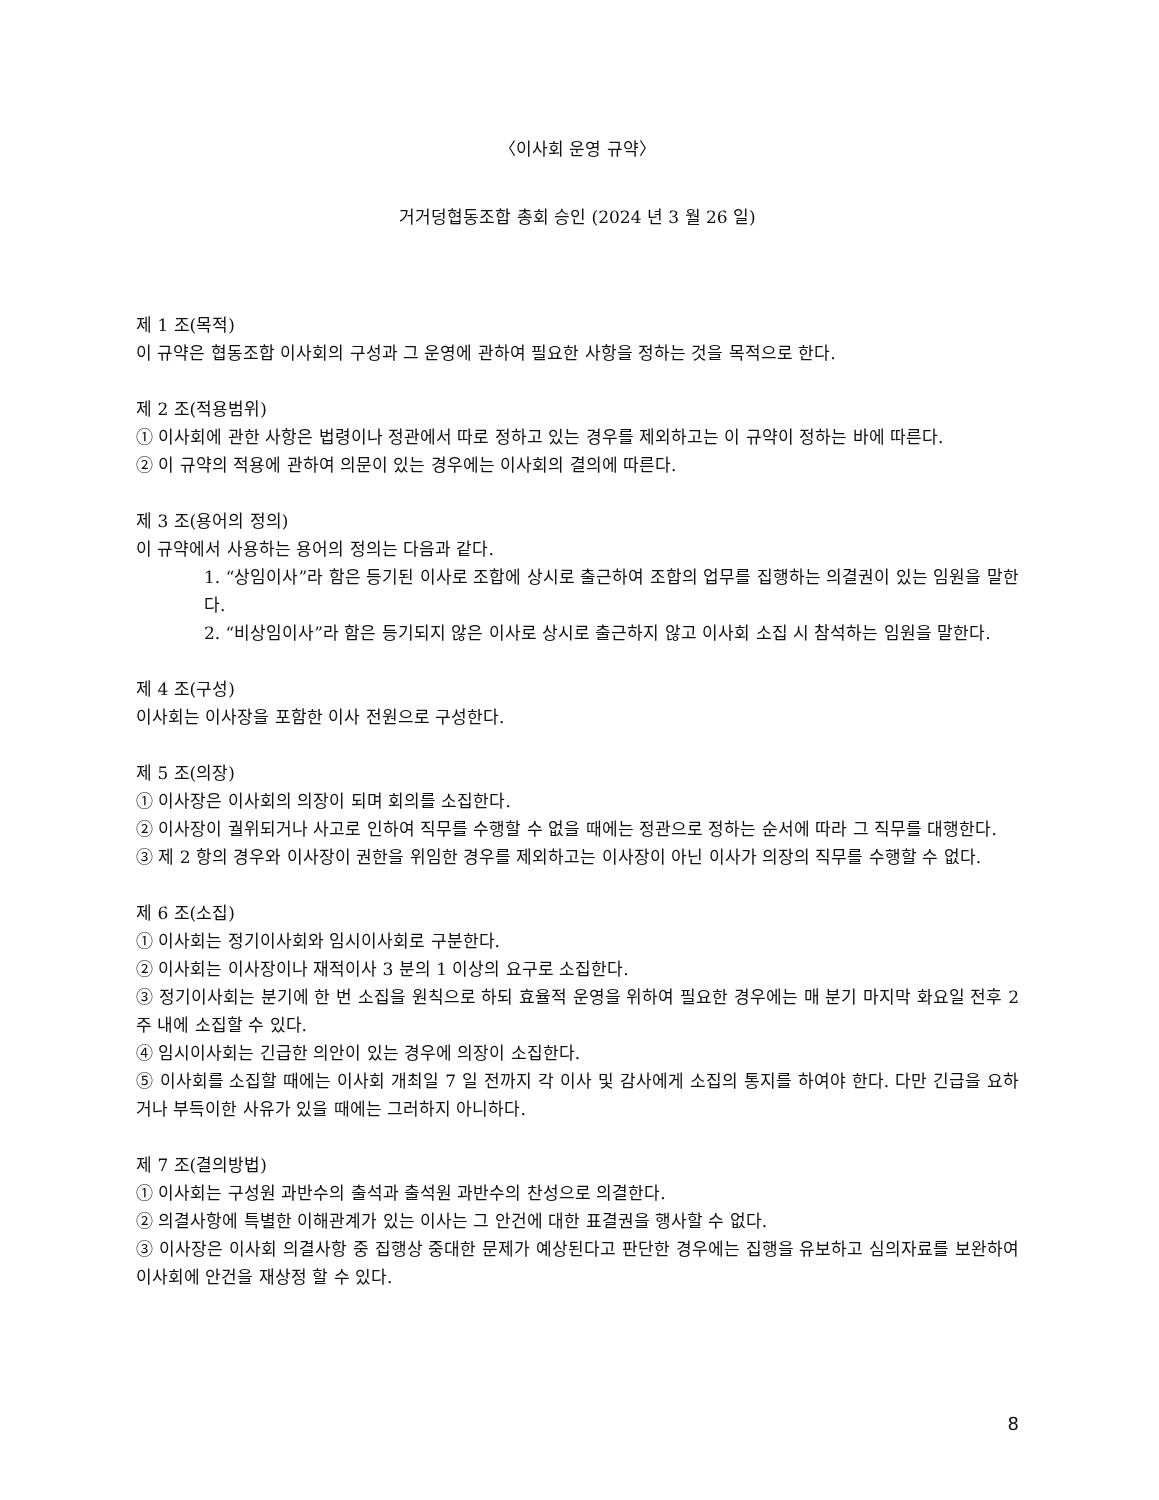〈이사회 운영 규약〉
거거덩협동조합 총회 승인 (2024 년 3 월 26 일)
제 1 조(목적)
이 규약은 협동조합 이사회의 구성과 그 운영에 관하여 필요한 사항을 정하는 것을 목적으로 한다.
제 2 조(적용범위)
① 이사회에 관한 사항은 법령이나 정관에서 따로 정하고 있는 경우를 제외하고는 이 규약이 정하는 바에 따른다.
② 이 규약의 적용에 관하여 의문이 있는 경우에는 이사회의 결의에 따른다.
제 3 조(용어의 정의)
이 규약에서 사용하는 용어의 정의는 다음과 같다.
1. “상임이사”라 함은 등기된 이사로 조합에 상시로 출근하여 조합의 업무를 집행하는 의결권이 있는 임원을 말한다.
2. “비상임이사”라 함은 등기되지 않은 이사로 상시로 출근하지 않고 이사회 소집 시 참석하는 임원을 말한다.
제 4 조(구성)
이사회는 이사장을 포함한 이사 전원으로 구성한다.
제 5 조(의장)
① 이사장은 이사회의 의장이 되며 회의를 소집한다.
② 이사장이 궐위되거나 사고로 인하여 직무를 수행할 수 없을 때에는 정관으로 정하는 순서에 따라 그 직무를 대행한다.
③ 제 2 항의 경우와 이사장이 권한을 위임한 경우를 제외하고는 이사장이 아닌 이사가 의장의 직무를 수행할 수 없다.
제 6 조(소집)
① 이사회는 정기이사회와 임시이사회로 구분한다.
② 이사회는 이사장이나 재적이사 3 분의 1 이상의 요구로 소집한다.
③ 정기이사회는 분기에 한 번 소집을 원칙으로 하되 효율적 운영을 위하여 필요한 경우에는 매 분기 마지막 화요일 전후 2 주 내에 소집할 수 있다.
④ 임시이사회는 긴급한 의안이 있는 경우에 의장이 소집한다.
⑤ 이사회를 소집할 때에는 이사회 개최일 7 일 전까지 각 이사 및 감사에게 소집의 통지를 하여야 한다. 다만 긴급을 요하거나 부득이한 사유가 있을 때에는 그러하지 아니하다.
제 7 조(결의방법)
① 이사회는 구성원 과반수의 출석과 출석원 과반수의 찬성으로 의결한다.
② 의결사항에 특별한 이해관계가 있는 이사는 그 안건에 대한 표결권을 행사할 수 없다.
③ 이사장은 이사회 의결사항 중 집행상 중대한 문제가 예상된다고 판단한 경우에는 집행을 유보하고 심의자료를 보완하여 이사회에 안건을 재상정 할 수 있다.
8